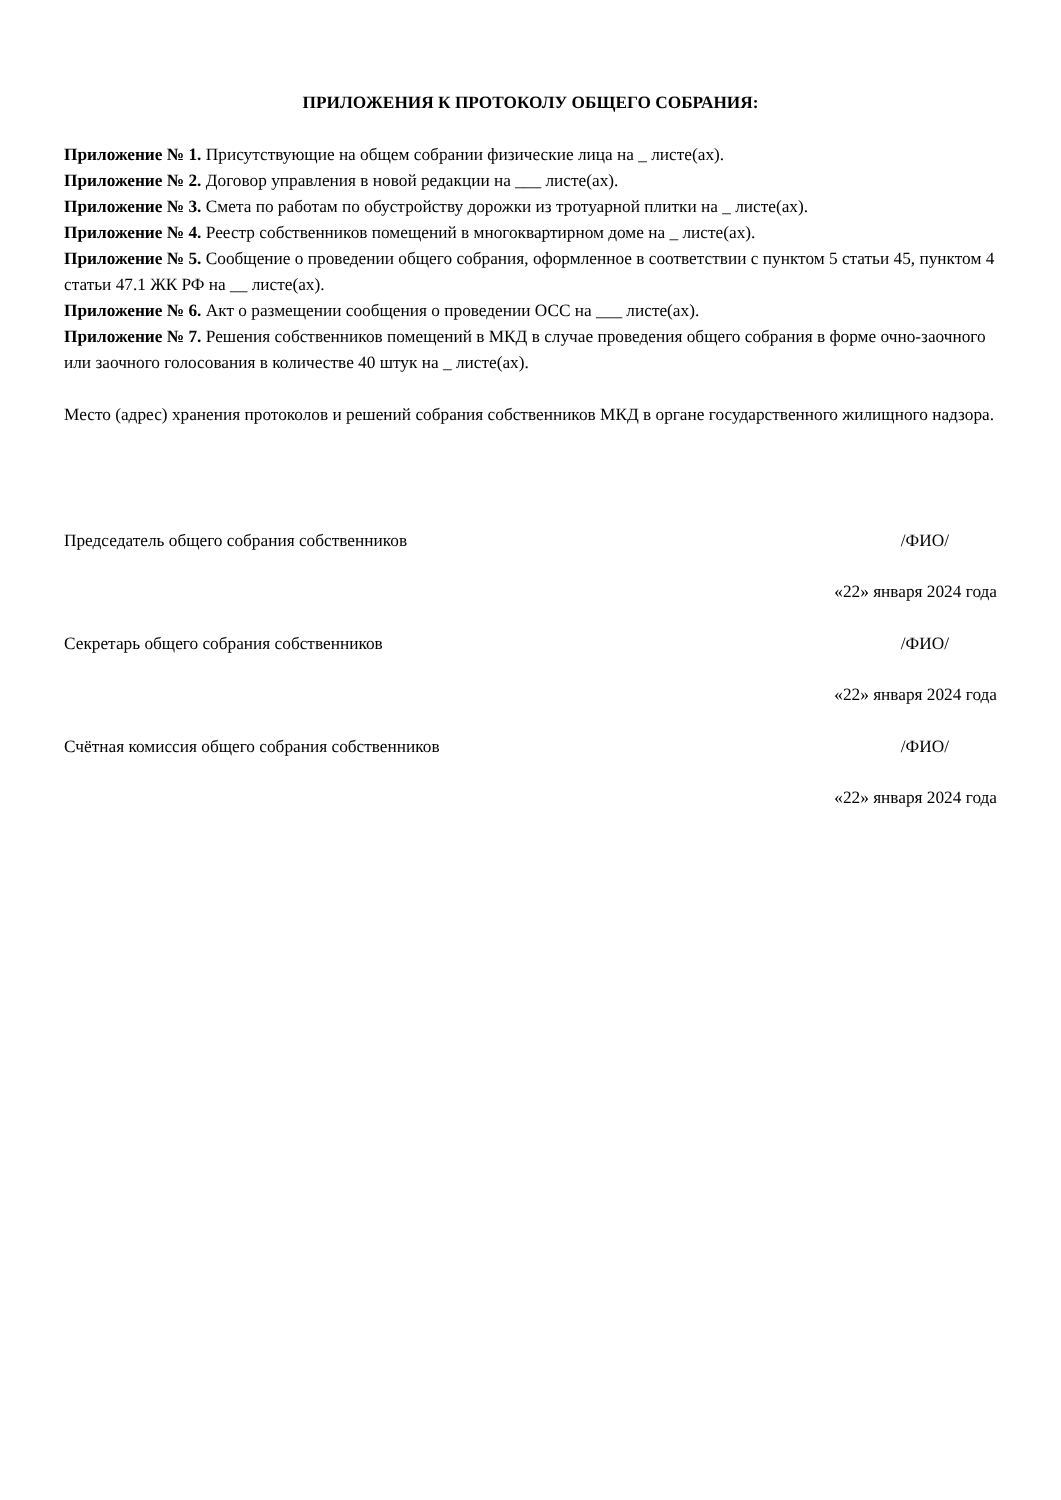ПРИЛОЖЕНИЯ К ПРОТОКОЛУ ОБЩЕГО СОБРАНИЯ:
Приложение № 1. Присутствующие на общем собрании физические лица на _ листе(ах).
Приложение № 2. Договор управления в новой редакции на ___ листе(ах).
Приложение № 3. Смета по работам по обустройству дорожки из тротуарной плитки на _ листе(ах).
Приложение № 4. Реестр собственников помещений в многоквартирном доме на _ листе(ах).
Приложение № 5. Сообщение о проведении общего собрания, оформленное в соответствии с пунктом 5 статьи 45, пунктом 4 статьи 47.1 ЖК РФ на __ листе(ах).
Приложение № 6. Акт о размещении сообщения о проведении ОСС на ___ листе(ах).
Приложение № 7. Решения собственников помещений в МКД в случае проведения общего собрания в форме очно-заочного или заочного голосования в количестве 40 штук на _ листе(ах).
Место (адрес) хранения протоколов и решений собрания собственников МКД в органе государственного жилищного надзора.
Председатель общего собрания собственников /ФИО/
«22» января 2024 года
Секретарь общего собрания собственников /ФИО/
«22» января 2024 года
Счётная комиссия общего собрания собственников /ФИО/
«22» января 2024 года